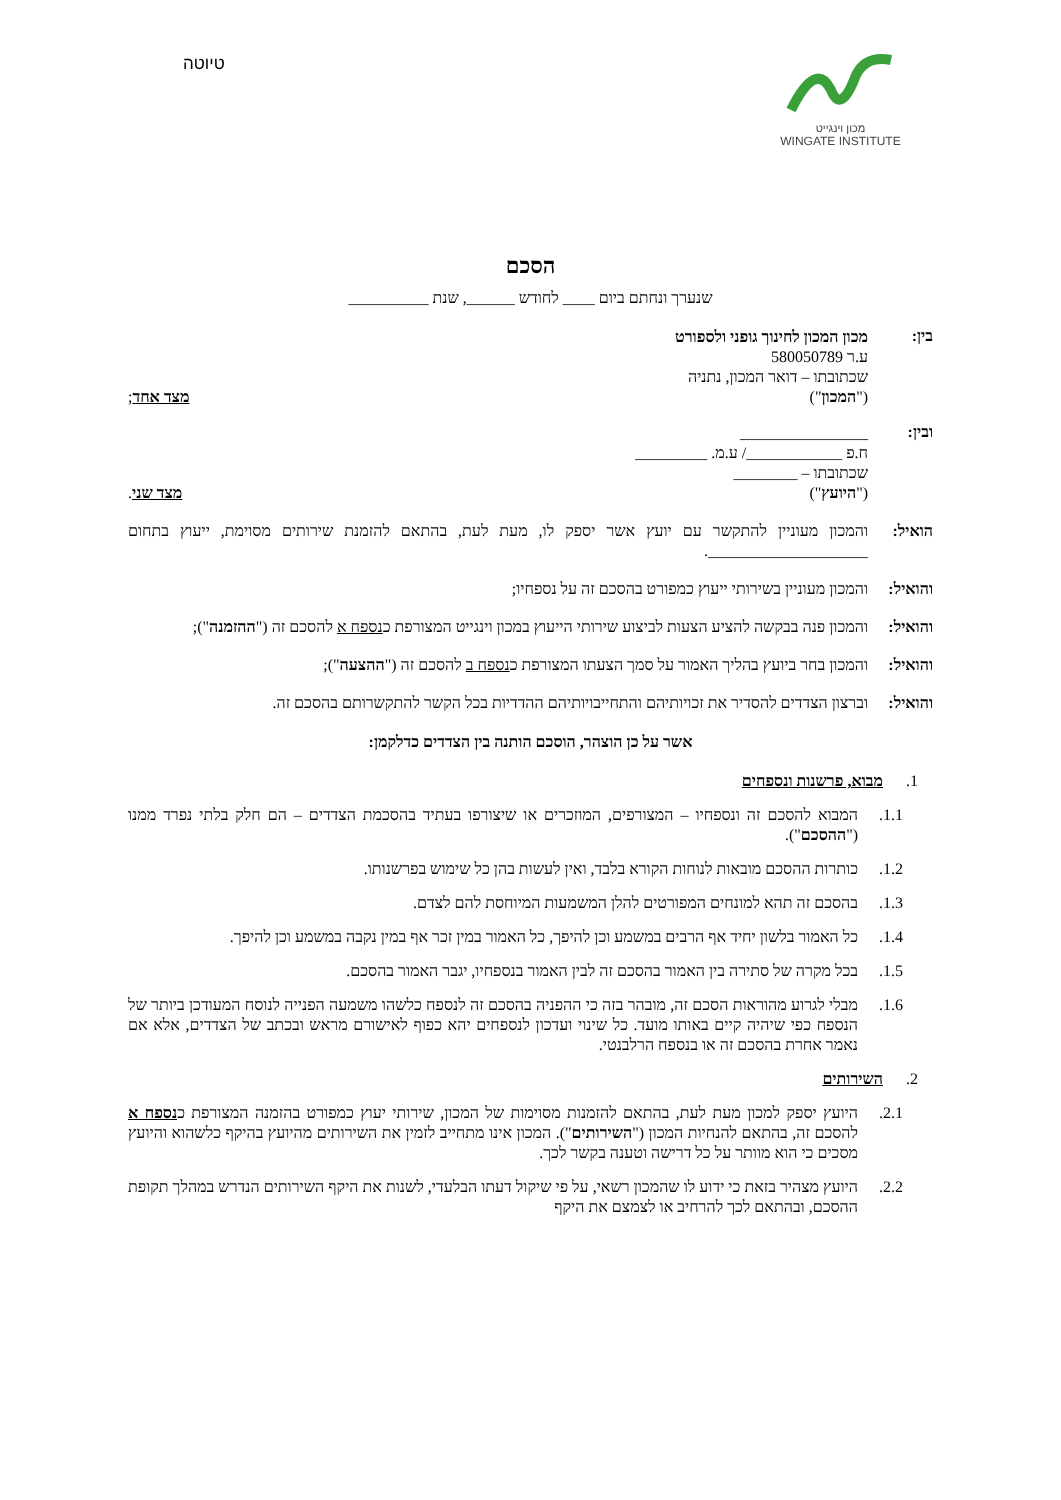מכון וינגייט
WINGATE INSTITUTE
טיוטה
הסכם
שנערך ונחתם ביום ____ לחודש ______, שנת __________
בין:
מכון המכון לחינוך גופני ולספורט
ע.ר 580050789
שכתובתו – דואר המכון, נתניה
("המכון") מצד אחד;
ובין:
________________
ח.פ ____________/ ע.מ. _________
שכתובתו – ________
("היועץ") מצד שני.
הואיל: והמכון מעוניין להתקשר עם יועץ אשר יספק לו, מעת לעת, בהתאם להזמנת שירותים מסוימת, ייעוץ בתחום ____________________.
והואיל:
והמכון מעוניין בשירותי ייעוץ כמפורט בהסכם זה על נספחיו;
והואיל:
והמכון פנה בבקשה להציע הצעות לביצוע שירותי הייעוץ במכון וינגייט המצורפת כנספח א להסכם זה ("ההזמנה");
והואיל:
והמכון בחר ביועץ בהליך האמור על סמך הצעתו המצורפת כנספח ב להסכם זה ("ההצעה");
והואיל:
וברצון הצדדים להסדיר את זכויותיהם והתחייבויותיהם ההדדיות בכל הקשר להתקשרותם בהסכם זה.
אשר על כן הוצהר, הוסכם הותנה בין הצדדים כדלקמן:
1. מבוא, פרשנות ונספחים
1.1. המבוא להסכם זה ונספחיו – המצורפים, המוזכרים או שיצורפו בעתיד בהסכמת הצדדים – הם חלק בלתי נפרד ממנו ("ההסכם").
1.2. כותרות ההסכם מובאות לנוחות הקורא בלבד, ואין לעשות בהן כל שימוש בפרשנותו.
1.3. בהסכם זה תהא למונחים המפורטים להלן המשמעות המיוחסת להם לצדם.
1.4. כל האמור בלשון יחיד אף הרבים במשמע וכן להיפך, כל האמור במין זכר אף במין נקבה במשמע וכן להיפך.
1.5. בכל מקרה של סתירה בין האמור בהסכם זה לבין האמור בנספחיו, יגבר האמור בהסכם.
1.6. מבלי לגרוע מהוראות הסכם זה, מובהר בזה כי ההפניה בהסכם זה לנספח כלשהו משמעה הפנייה לנוסח המעודכן ביותר של הנספח כפי שיהיה קיים באותו מועד. כל שינוי ועדכון לנספחים יהא כפוף לאישורם מראש ובכתב של הצדדים, אלא אם נאמר אחרת בהסכם זה או בנספח הרלבנטי.
2. השירותים
2.1. היועץ יספק למכון מעת לעת, בהתאם להזמנות מסוימות של המכון, שירותי יעוץ כמפורט בהזמנה המצורפת כנספח א להסכם זה, בהתאם להנחיות המכון ("השירותים"). המכון אינו מתחייב לזמין את השירותים מהיועץ בהיקף כלשהוא והיועץ מסכים כי הוא מוותר על כל דרישה וטענה בקשר לכך.
2.2. היועץ מצהיר בזאת כי ידוע לו שהמכון רשאי, על פי שיקול דעתו הבלעדי, לשנות את היקף השירותים הנדרש במהלך תקופת ההסכם, ובהתאם לכך להרחיב או לצמצם את היקף